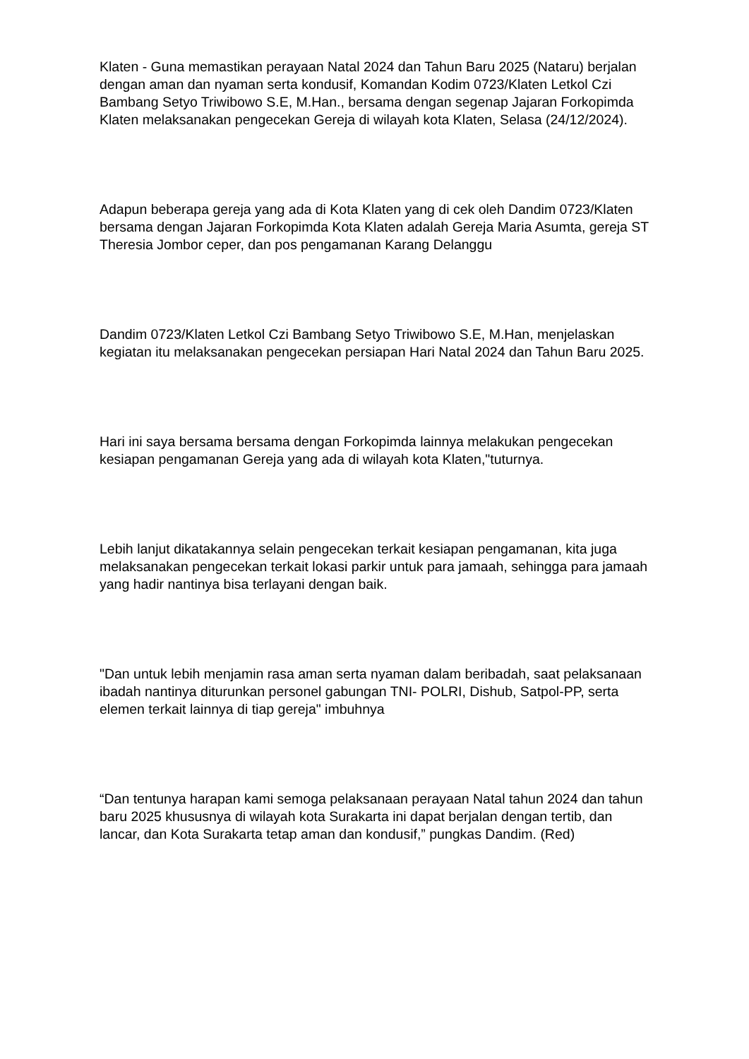Klaten - Guna memastikan perayaan Natal 2024 dan Tahun Baru 2025 (Nataru) berjalan dengan aman dan nyaman serta kondusif, Komandan Kodim 0723/Klaten Letkol Czi Bambang Setyo Triwibowo S.E, M.Han., bersama dengan segenap Jajaran Forkopimda Klaten melaksanakan pengecekan Gereja di wilayah kota Klaten, Selasa (24/12/2024).
Adapun beberapa gereja yang ada di Kota Klaten yang di cek oleh Dandim 0723/Klaten bersama dengan Jajaran Forkopimda Kota Klaten adalah Gereja Maria Asumta, gereja ST Theresia Jombor ceper, dan pos pengamanan Karang Delanggu
Dandim 0723/Klaten Letkol Czi Bambang Setyo Triwibowo S.E, M.Han, menjelaskan kegiatan itu melaksanakan pengecekan persiapan Hari Natal 2024 dan Tahun Baru 2025.
Hari ini saya bersama bersama dengan Forkopimda lainnya melakukan pengecekan kesiapan pengamanan Gereja yang ada di wilayah kota Klaten,"tuturnya.
Lebih lanjut dikatakannya selain pengecekan terkait kesiapan pengamanan, kita juga melaksanakan pengecekan terkait lokasi parkir untuk para jamaah, sehingga para jamaah yang hadir nantinya bisa terlayani dengan baik.
"Dan untuk lebih menjamin rasa aman serta nyaman dalam beribadah, saat pelaksanaan ibadah nantinya diturunkan personel gabungan TNI- POLRI, Dishub, Satpol-PP, serta elemen terkait lainnya di tiap gereja" imbuhnya
“Dan tentunya harapan kami semoga pelaksanaan perayaan Natal tahun 2024 dan tahun baru 2025 khususnya di wilayah kota Surakarta ini dapat berjalan dengan tertib, dan lancar, dan Kota Surakarta tetap aman dan kondusif,” pungkas Dandim. (Red)